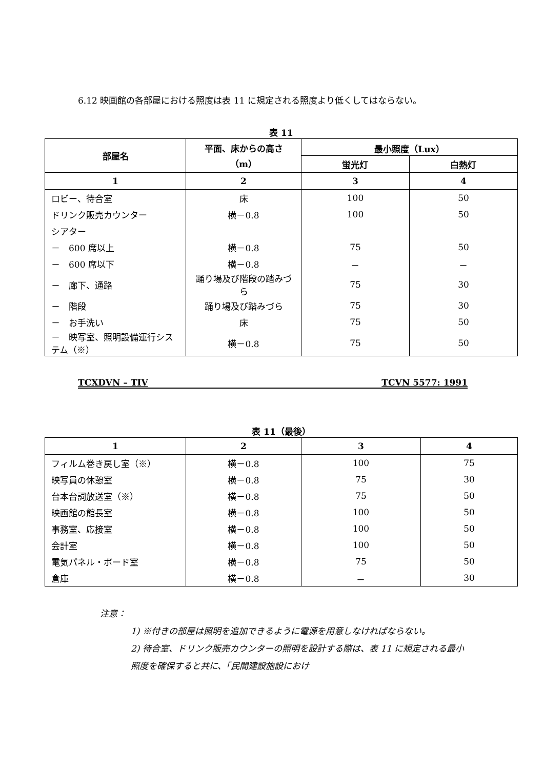6.12 映画館の各部屋における照度は表 11 に規定される照度より低くしてはならない。
表 11
| 部屋名 | 平面、床からの高さ（m） | 最小照度（Lux） | |
| --- | --- | --- | --- |
| | | 蛍光灯 | 白熱灯 |
| 1 | 2 | 3 | 4 |
| ロビー、待合室 | 床 | 100 | 50 |
| ドリンク販売カウンター | 横－0.8 | 100 | 50 |
| シアター | | | |
| － 600 席以上 | 横－0.8 | 75 | 50 |
| － 600 席以下 | 横－0.8 | － | － |
| － 廊下、通路 | 踊り場及び階段の踏みづら | 75 | 30 |
| － 階段 | 踊り場及び踏みづら | 75 | 30 |
| － お手洗い | 床 | 75 | 50 |
| － 映写室、照明設備運行システム（※） | 横－0.8 | 75 | 50 |
TCXDVN – TIV TCVN 5577: 1991
表 11（最後）
| 1 | 2 | 3 | 4 |
| --- | --- | --- | --- |
| フィルム巻き戻し室（※） | 横－0.8 | 100 | 75 |
| 映写員の休憩室 | 横－0.8 | 75 | 30 |
| 台本台詞放送室（※） | 横－0.8 | 75 | 50 |
| 映画館の館長室 | 横－0.8 | 100 | 50 |
| 事務室、応接室 | 横－0.8 | 100 | 50 |
| 会計室 | 横－0.8 | 100 | 50 |
| 電気パネル・ボード室 | 横－0.8 | 75 | 50 |
| 倉庫 | 横－0.8 | － | 30 |
注意：
1) ※付きの部屋は照明を追加できるように電源を用意しなければならない。
2) 待合室、ドリンク販売カウンターの照明を設計する際は、表 11 に規定される最小照度を確保すると共に、「民間建設施設におけ